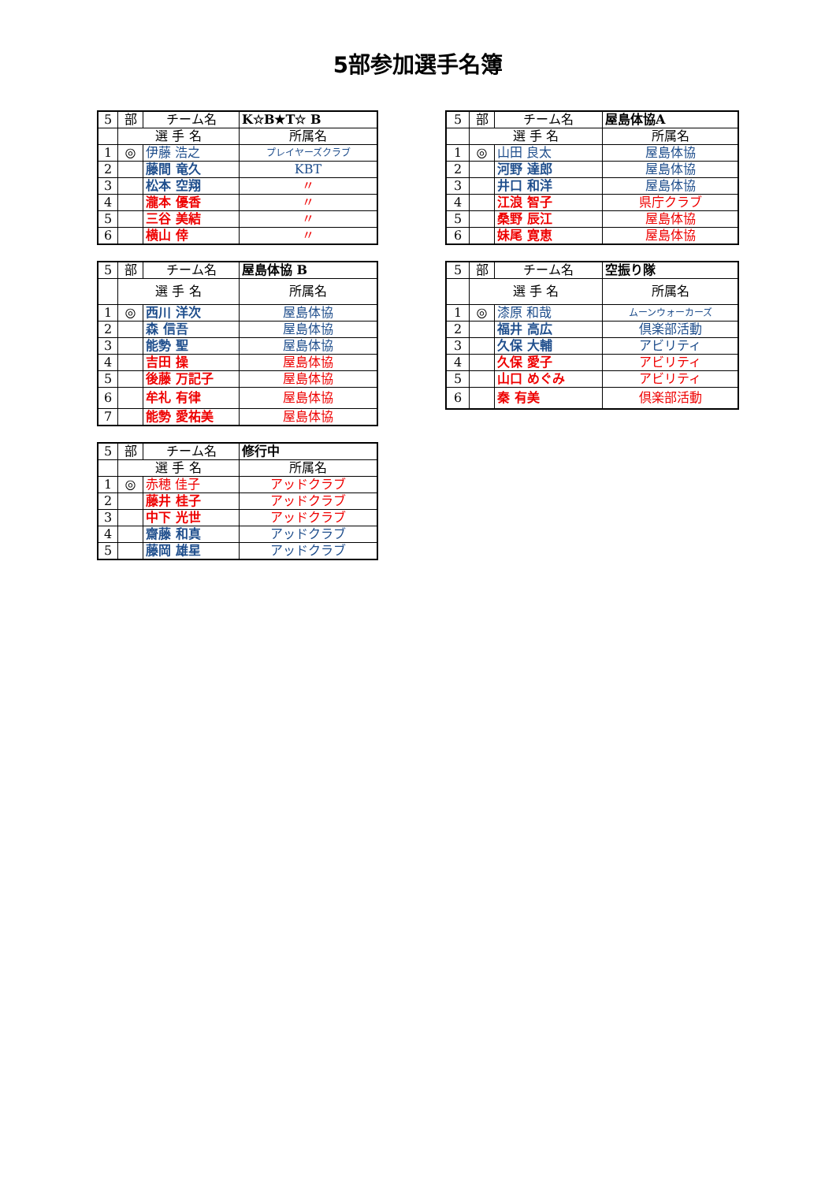5部参加選手名簿
| 5 | 部 | チーム名 | K☆B★T☆ B |
| | 選 手 名 | | 所属名 |
| 1 | ◎ | 伊藤 浩之 | プレイヤーズクラブ |
| 2 | | 藤間 竜久 | KBT |
| 3 | | 松本 空翔 | 〃 |
| 4 | | 瀧本 優香 | 〃 |
| 5 | | 三谷 美結 | 〃 |
| 6 | | 横山 倖 | 〃 |
| 5 | 部 | チーム名 | 屋島体協 B |
| | 選 手 名 | | 所属名 |
| 1 | ◎ | 西川 洋次 | 屋島体協 |
| 2 | | 森 信吾 | 屋島体協 |
| 3 | | 能勢 聖 | 屋島体協 |
| 4 | | 吉田 操 | 屋島体協 |
| 5 | | 後藤 万記子 | 屋島体協 |
| 6 | | 牟礼 有律 | 屋島体協 |
| 7 | | 能勢 愛祐美 | 屋島体協 |
| 5 | 部 | チーム名 | 修行中 |
| | 選 手 名 | | 所属名 |
| 1 | ◎ | 赤穂 佳子 | アッドクラブ |
| 2 | | 藤井 桂子 | アッドクラブ |
| 3 | | 中下 光世 | アッドクラブ |
| 4 | | 齋藤 和真 | アッドクラブ |
| 5 | | 藤岡 雄星 | アッドクラブ |
| 5 | 部 | チーム名 | 屋島体協A |
| | 選 手 名 | | 所属名 |
| 1 | ◎ | 山田 良太 | 屋島体協 |
| 2 | | 河野 達郎 | 屋島体協 |
| 3 | | 井口 和洋 | 屋島体協 |
| 4 | | 江浪 智子 | 県庁クラブ |
| 5 | | 桑野 辰江 | 屋島体協 |
| 6 | | 妹尾 寛恵 | 屋島体協 |
| 5 | 部 | チーム名 | 空振り隊 |
| | 選 手 名 | | 所属名 |
| 1 | ◎ | 漆原 和哉 | ムーンウォーカーズ |
| 2 | | 福井 高広 | 倶楽部活動 |
| 3 | | 久保 大輔 | アビリティ |
| 4 | | 久保 愛子 | アビリティ |
| 5 | | 山口 めぐみ | アビリティ |
| 6 | | 秦 有美 | 倶楽部活動 |